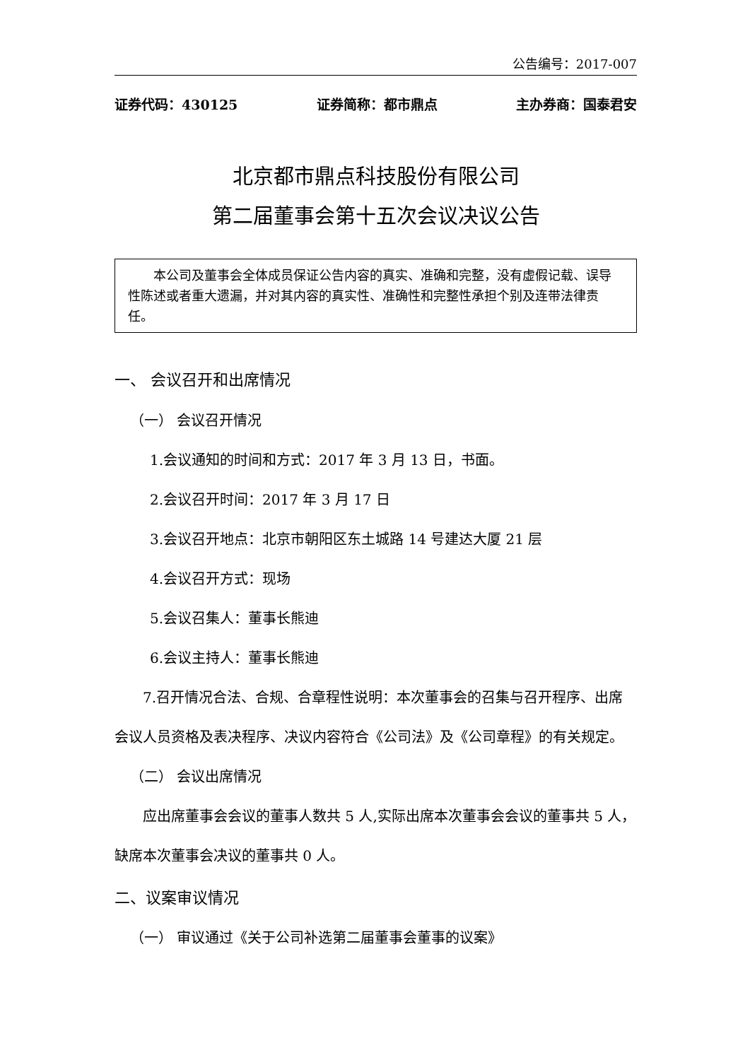公告编号：2017-007
证券代码：430125 证券简称：都市鼎点 主办券商：国泰君安
北京都市鼎点科技股份有限公司
第二届董事会第十五次会议决议公告
本公司及董事会全体成员保证公告内容的真实、准确和完整，没有虚假记载、误导性陈述或者重大遗漏，并对其内容的真实性、准确性和完整性承担个别及连带法律责任。
一、 会议召开和出席情况
（一） 会议召开情况
1.会议通知的时间和方式：2017 年 3 月 13 日，书面。
2.会议召开时间：2017 年 3 月 17 日
3.会议召开地点：北京市朝阳区东土城路 14 号建达大厦 21 层
4.会议召开方式：现场
5.会议召集人：董事长熊迪
6.会议主持人：董事长熊迪
7.召开情况合法、合规、合章程性说明：本次董事会的召集与召开程序、出席会议人员资格及表决程序、决议内容符合《公司法》及《公司章程》的有关规定。
（二） 会议出席情况
应出席董事会会议的董事人数共 5 人,实际出席本次董事会会议的董事共 5 人，缺席本次董事会决议的董事共 0 人。
二、议案审议情况
（一） 审议通过《关于公司补选第二届董事会董事的议案》